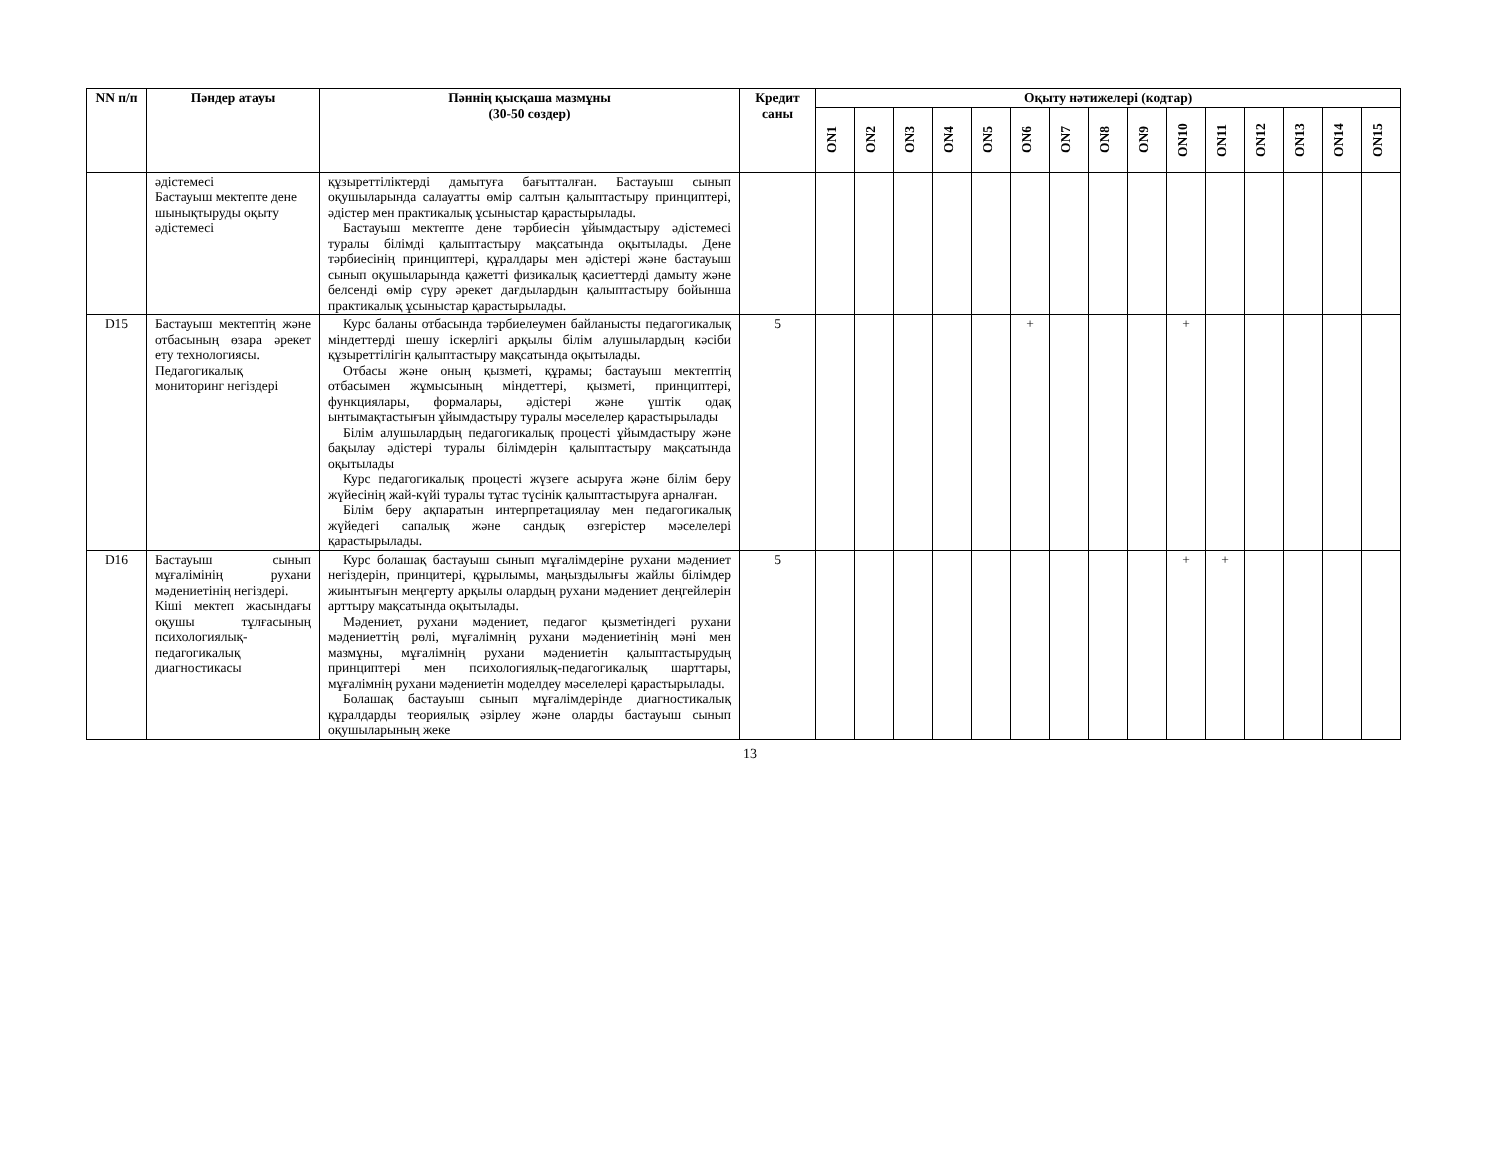| NN п/п | Пәндер атауы | Пәннің қысқаша мазмұны (30-50 сөздер) | Кредит саны | Оқыту нәтижелері (кодтар) | | | | | | | | | | | | | | |
| --- | --- | --- | --- | --- | --- | --- | --- | --- | --- | --- | --- | --- | --- | --- | --- | --- | --- | --- |
| | | | | ON1 | ON2 | ON3 | ON4 | ON5 | ON6 | ON7 | ON8 | ON9 | ON10 | ON11 | ON12 | ON13 | ON14 | ON15 |
| | әдістемесі Бастауыш мектепте дене шынықтыруды оқыту әдістемесі | құзыреттіліктерді дамытуға бағытталған. Бастауыш сынып оқушыларында салауатты өмір салтын қалыптастыру принциптері, әдістер мен практикалық ұсыныстар қарастырылады. Бастауыш мектепте дене тәрбиесін ұйымдастыру әдістемесі туралы білімді қалыптастыру мақсатында оқытылады. Дене тәрбиесінің принциптері, құралдары мен әдістері және бастауыш сынып оқушыларында қажетті физикалық қасиеттерді дамыту және белсенді өмір сүру әрекет дағдылардын қалыптастыру бойынша практикалық ұсыныстар қарастырылады. | | | | | | | | | | | | | | | | |
| D15 | Бастауыш мектептің және отбасының өзара әрекет ету технологиясы. Педагогикалық мониторинг негіздері | Курс баланы отбасында тәрбиелеумен байланысты педагогикалық міндеттерді шешу іскерлігі арқылы білім алушылардың кәсіби құзыреттілігін қалыптастыру мақсатында оқытылады. Отбасы және оның қызметі, құрамы; бастауыш мектептің отбасымен жұмысының міндеттері, қызметі, принциптері, функциялары, формалары, әдістері және үштік одақ ынтымақтастығын ұйымдастыру туралы мәселелер қарастырылады Білім алушылардың педагогикалық процесті ұйымдастыру және бақылау әдістері туралы білімдерін қалыптастыру мақсатында оқытылады Курс педагогикалық процесті жүзеге асыруға және білім беру жүйесінің жай-күйі туралы тұтас түсінік қалыптастыруға арналған. Білім беру ақпаратын интерпретациялау мен педагогикалық жүйедегі сапалық және сандық өзгерістер мәселелері қарастырылады. | 5 | | | | | | + | | | | + | | | | | |
| D16 | Бастауыш сынып мұғалімінің рухани мәдениетінің негіздері. Кіші мектеп жасындағы оқушы тұлғасының психологиялық-педагогикалық диагностикасы | Курс болашақ бастауыш сынып мұғалімдеріне рухани мәдениет негіздерін, принцитері, құрылымы, маңыздылығы жайлы білімдер жиынтығын меңгерту арқылы олардың рухани мәдениет деңгейлерін арттыру мақсатында оқытылады. Мәдениет, рухани мәдениет, педагог қызметіндегі рухани мәдениеттің рөлі, мұғалімнің рухани мәдениетінің мәні мен мазмұны, мұғалімнің рухани мәдениетін қалыптастырудың принциптері мен психологиялық-педагогикалық шарттары, мұғалімнің рухани мәдениетін моделдеу мәселелері қарастырылады. Болашақ бастауыш сынып мұғалімдерінде диагностикалық құралдарды теориялық әзірлеу және оларды бастауыш сынып оқушыларының жеке | 5 | | | | | | | | | | + | + | | | | |
13